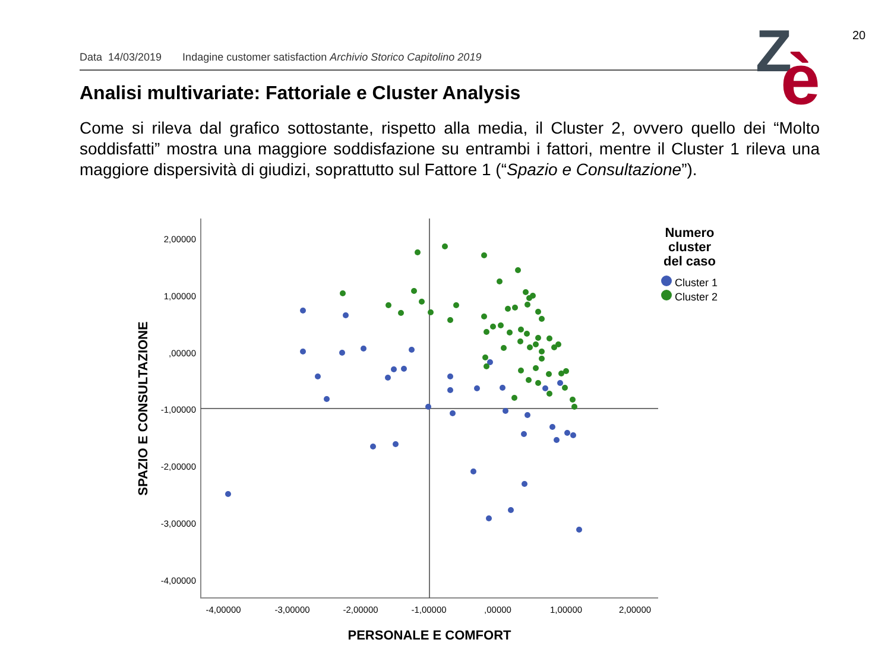20
Data 14/03/2019 Indagine customer satisfaction Archivio Storico Capitolino 2019
Z
è
Analisi multivariate: Fattoriale e Cluster Analysis
Come si rileva dal grafico sottostante, rispetto alla media, il Cluster 2, ovvero quello dei “Molto soddisfatti” mostra una maggiore soddisfazione su entrambi i fattori, mentre il Cluster 1 rileva una maggiore dispersività di giudizi, soprattutto sul Fattore 1 (“Spazio e Consultazione”).
2,00000
1,00000
,00000
-1,00000
-2,00000
-3,00000
-4,00000
-4,00000
-3,00000
-2,00000
-1,00000
,00000
1,00000
2,00000
PERSONALE E COMFORT
SPAZIO E CONSULTAZIONE
Numero
cluster
del caso
Cluster 1
Cluster 2